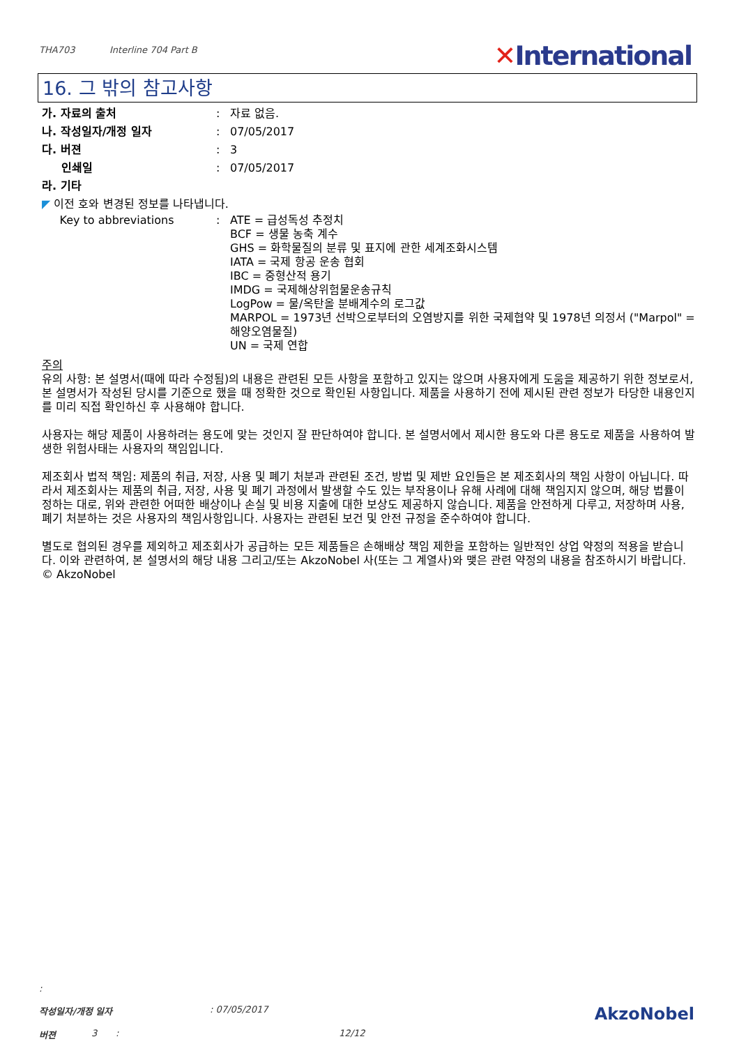THA703 Interline 704 Part B
✕International
16. 그 밖의 참고사항
가. 자료의 출처 : 자료 없음.
나. 작성일자/개정 일자 : 07/05/2017
다. 버젼 : 3
인쇄일 : 07/05/2017
라. 기타
◤ 이전 호와 변경된 정보를 나타냅니다.
Key to abbreviations : ATE = 급성독성 추정치
BCF = 생물 농축 계수
GHS = 화학물질의 분류 및 표지에 관한 세계조화시스템
IATA = 국제 항공 운송 협회
IBC = 중형산적 용기
IMDG = 국제해상위험물운송규칙
LogPow = 물/옥탄올 분배계수의 로그값
MARPOL = 1973년 선박으로부터의 오염방지를 위한 국제협약 및 1978년 의정서 ("Marpol" = 해양오염물질)
UN = 국제 연합
주의
유의 사항: 본 설명서(때에 따라 수정됨)의 내용은 관련된 모든 사항을 포함하고 있지는 않으며 사용자에게 도움을 제공하기 위한 정보로서, 본 설명서가 작성된 당시를 기준으로 했을 때 정확한 것으로 확인된 사항입니다. 제품을 사용하기 전에 제시된 관련 정보가 타당한 내용인지를 미리 직접 확인하신 후 사용해야 합니다.
사용자는 해당 제품이 사용하려는 용도에 맞는 것인지 잘 판단하여야 합니다. 본 설명서에서 제시한 용도와 다른 용도로 제품을 사용하여 발생한 위험사태는 사용자의 책임입니다.
제조회사 법적 책임: 제품의 취급, 저장, 사용 및 폐기 처분과 관련된 조건, 방법 및 제반 요인들은 본 제조회사의 책임 사항이 아닙니다. 따라서 제조회사는 제품의 취급, 저장, 사용 및 폐기 과정에서 발생할 수도 있는 부작용이나 유해 사례에 대해 책임지지 않으며, 해당 법률이 정하는 대로, 위와 관련한 어떠한 배상이나 손실 및 비용 지출에 대한 보상도 제공하지 않습니다. 제품을 안전하게 다루고, 저장하며 사용, 폐기 처분하는 것은 사용자의 책임사항입니다. 사용자는 관련된 보건 및 안전 규정을 준수하여야 합니다.
별도로 협의된 경우를 제외하고 제조회사가 공급하는 모든 제품들은 손해배상 책임 제한을 포함하는 일반적인 상업 약정의 적용을 받습니다. 이와 관련하여, 본 설명서의 해당 내용 그리고/또는 AkzoNobel 사(또는 그 계열사)와 맺은 관련 약정의 내용을 참조하시기 바랍니다.
© AkzoNobel
:
작성일자/개정 일자 : 07/05/2017
AkzoNobel
버젼 3 : 12/12